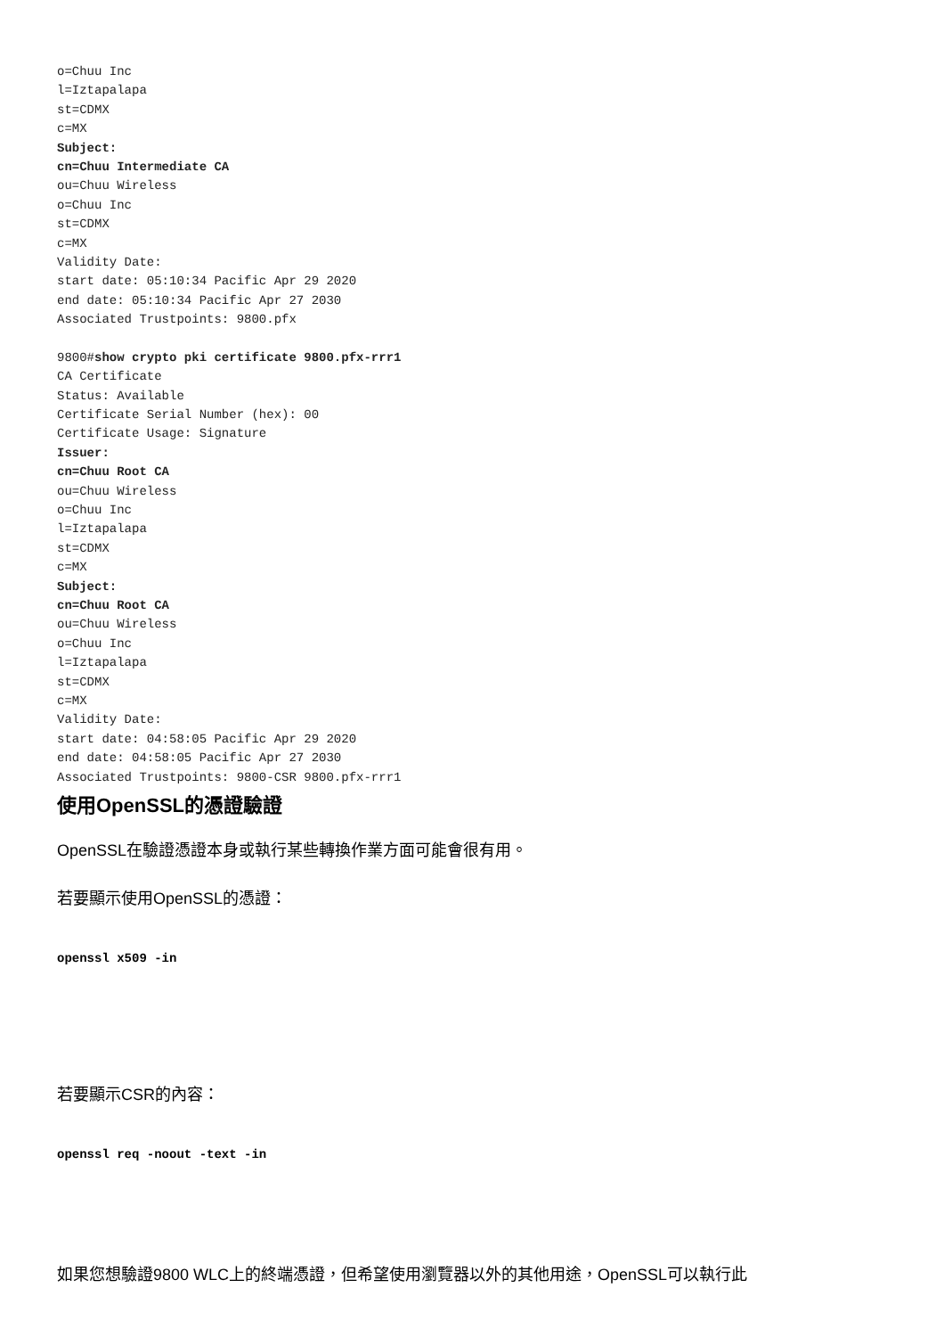o=Chuu Inc
l=Iztapalapa
st=CDMX
c=MX
Subject:
cn=Chuu Intermediate CA
ou=Chuu Wireless
o=Chuu Inc
st=CDMX
c=MX
Validity Date:
start date: 05:10:34 Pacific Apr 29 2020
end date: 05:10:34 Pacific Apr 27 2030
Associated Trustpoints: 9800.pfx
9800#show crypto pki certificate 9800.pfx-rrr1
CA Certificate
Status: Available
Certificate Serial Number (hex): 00
Certificate Usage: Signature
Issuer:
cn=Chuu Root CA
ou=Chuu Wireless
o=Chuu Inc
l=Iztapalapa
st=CDMX
c=MX
Subject:
cn=Chuu Root CA
ou=Chuu Wireless
o=Chuu Inc
l=Iztapalapa
st=CDMX
c=MX
Validity Date:
start date: 04:58:05 Pacific Apr 29 2020
end date: 04:58:05 Pacific Apr 27 2030
Associated Trustpoints: 9800-CSR 9800.pfx-rrr1
使用OpenSSL的憑證驗證
OpenSSL在驗證憑證本身或執行某些轉換作業方面可能會很有用。
若要顯示使用OpenSSL的憑證：
openssl x509 -in
若要顯示CSR的內容：
openssl req -noout -text -in
如果您想驗證9800 WLC上的終端憑證，但希望使用瀏覽器以外的其他用途，OpenSSL可以執行此